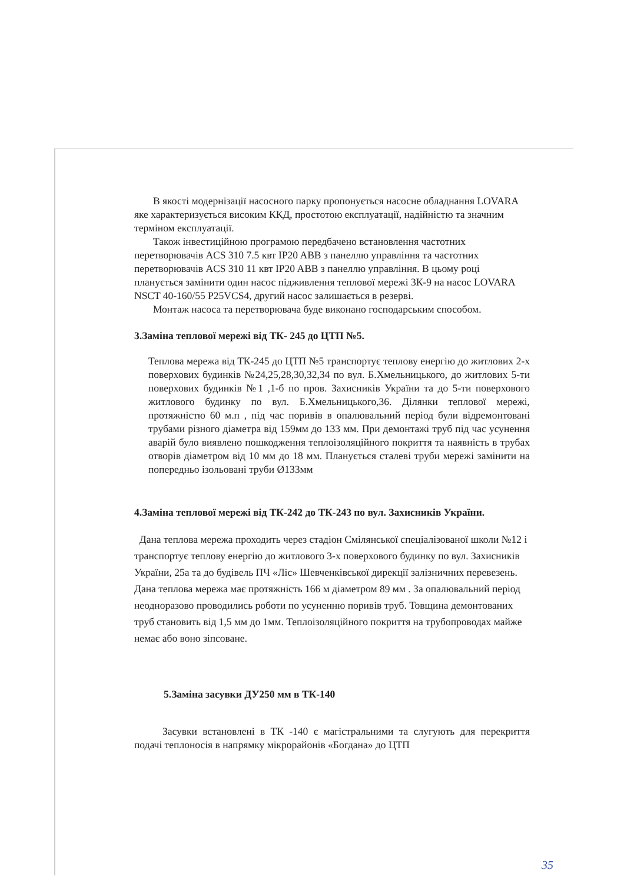В якості модернізації насосного парку пропонується насосне обладнання LOVARA яке характеризується високим ККД, простотою експлуатації, надійністю та значним терміном експлуатації.
Також інвестиційною програмою передбачено встановлення частотних перетворювачів ACS 310 7.5 квт IP20 ABB з панеллю управління та частотних перетворювачів ACS 310 11 квт IP20 ABB з панеллю управління. В цьому році планується замінити один насос підживлення теплової мережі 3К-9 на насос LOVARA NSCT 40-160/55 P25VCS4, другий насос залишається в резерві.
Монтаж насоса та перетворювача буде виконано господарським способом.
3.Заміна теплової мережі від ТК- 245 до ЦТП №5.
Теплова мережа від ТК-245 до ЦТП №5 транспортує теплову енергію до житлових 2-х поверхових будинків №24,25,28,30,32,34 по вул. Б.Хмельницького, до житлових 5-ти поверхових будинків №1 ,1-б по пров. Захисників України та до 5-ти поверхового житлового будинку по вул. Б.Хмельницького,36. Ділянки теплової мережі, протяжністю 60 м.п , під час поривів в опалювальний період були відремонтовані трубами різного діаметра від 159мм до 133 мм. При демонтажі труб під час усунення аварій було виявлено пошкодження теплоізоляційного покриття та наявність в трубах отворів діаметром від 10 мм до 18 мм. Планується сталеві труби мережі замінити на попередньо ізольовані труби Ø133мм
4.Заміна теплової мережі від ТК-242 до ТК-243 по вул. Захисників України.
Дана теплова мережа проходить через стадіон Смілянської спеціалізованої школи №12 і транспортує теплову енергію до житлового 3-х поверхового будинку по вул. Захисників України, 25а та до будівель ПЧ «Ліс» Шевченківської дирекції залізничних перевезень. Дана теплова мережа має протяжність 166 м діаметром 89 мм . За опалювальний період неодноразово проводились роботи по усуненню поривів труб. Товщина демонтованих труб становить від 1,5 мм до 1мм. Теплоізоляційного покриття на трубопроводах майже немає або воно зіпсоване.
5.Заміна засувки ДУ250 мм в ТК-140
Засувки встановлені в ТК -140 є магістральними та слугують для перекриття подачі теплоносія в напрямку мікрорайонів «Богдана» до ЦТП
35